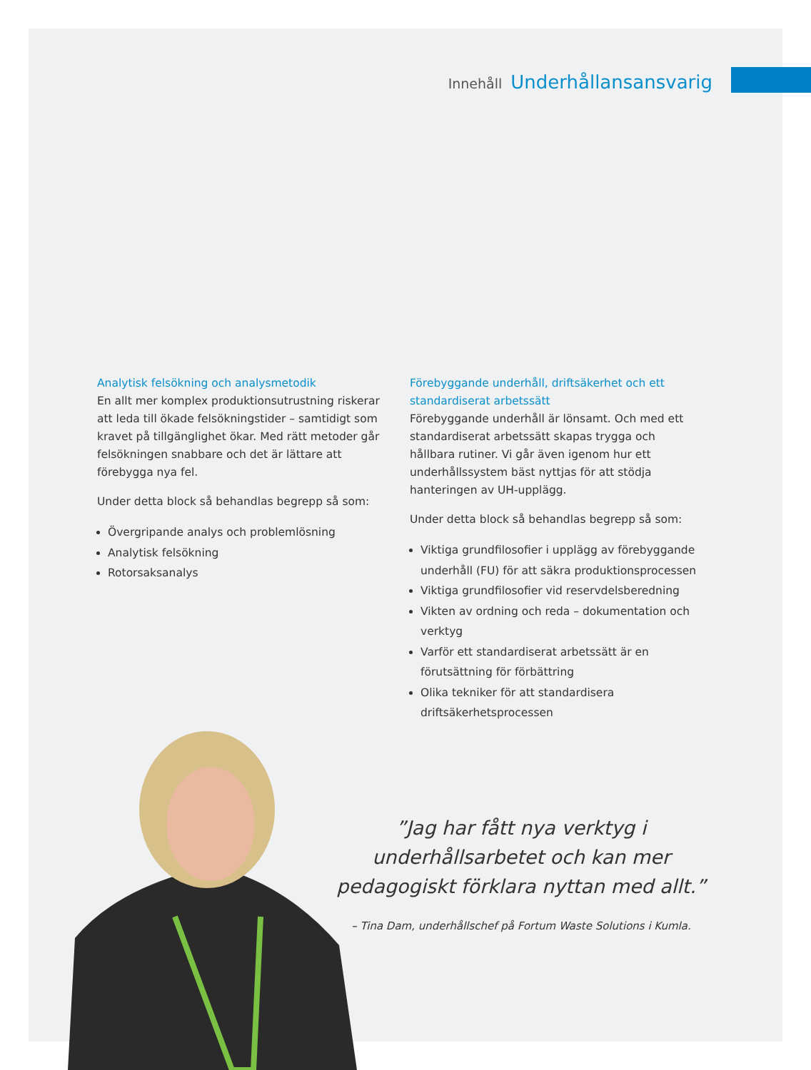Innehåll Underhållansansvarig
Analytisk felsökning och analysmetodik
En allt mer komplex produktionsutrustning riskerar att leda till ökade felsökningstider – samtidigt som kravet på tillgänglighet ökar. Med rätt metoder går felsökningen snabbare och det är lättare att förebygga nya fel.
Under detta block så behandlas begrepp så som:
Övergripande analys och problemlösning
Analytisk felsökning
Rotorsaksanalys
Förebyggande underhåll, driftsäkerhet och ett standardiserat arbetssätt
Förebyggande underhåll är lönsamt. Och med ett standardiserat arbetssätt skapas trygga och hållbara rutiner. Vi går även igenom hur ett underhållssystem bäst nyttjas för att stödja hanteringen av UH-upplägg.
Under detta block så behandlas begrepp så som:
Viktiga grundfilosofier i upplägg av förebyggande underhåll (FU) för att säkra produktionsprocessen
Viktiga grundfilosofier vid reservdelsberedning
Vikten av ordning och reda – dokumentation och verktyg
Varför ett standardiserat arbetssätt är en förutsättning för förbättring
Olika tekniker för att standardisera driftsäkerhetsprocessen
”Jag har fått nya verktyg i underhållsarbetet och kan mer pedagogiskt förklara nyttan med allt.”
– Tina Dam, underhållschef på Fortum Waste Solutions i Kumla.